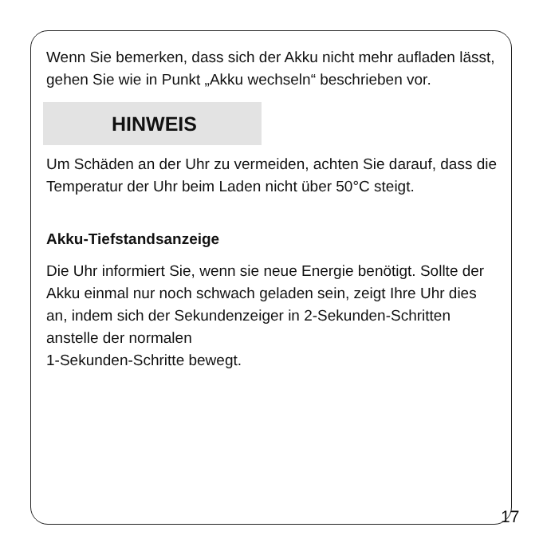Wenn Sie bemerken, dass sich der Akku nicht mehr aufladen lässt, gehen Sie wie in Punkt „Akku wechseln“ beschrieben vor.
HINWEIS
Um Schäden an der Uhr zu vermeiden, achten Sie darauf, dass die Temperatur der Uhr beim Laden nicht über 50°C steigt.
Akku-Tiefstandsanzeige
Die Uhr informiert Sie, wenn sie neue Energie benötigt. Sollte der Akku einmal nur noch schwach geladen sein, zeigt Ihre Uhr dies an, indem sich der Sekundenzeiger in 2-Sekunden-Schritten anstelle der normalen
1-Sekunden-Schritte bewegt.
17